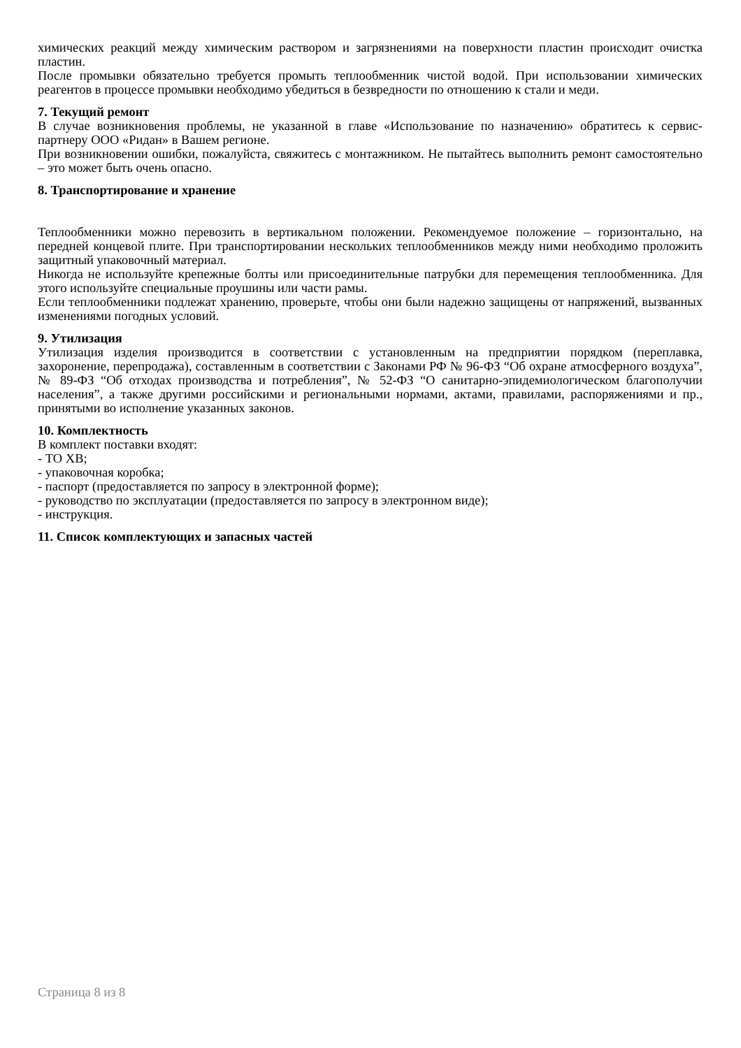химических реакций между химическим раствором и загрязнениями на поверхности пластин происходит очистка пластин.
После промывки обязательно требуется промыть теплообменник чистой водой. При использовании химических реагентов в процессе промывки необходимо убедиться в безвредности по отношению к стали и меди.
7. Текущий ремонт
В случае возникновения проблемы, не указанной в главе «Использование по назначению» обратитесь к сервис-партнеру ООО «Ридан» в Вашем регионе.
При возникновении ошибки, пожалуйста, свяжитесь с монтажником. Не пытайтесь выполнить ремонт самостоятельно – это может быть очень опасно.
8. Транспортирование и хранение
Теплообменники можно перевозить в вертикальном положении. Рекомендуемое положение – горизонтально, на передней концевой плите. При транспортировании нескольких теплообменников между ними необходимо проложить защитный упаковочный материал.
Никогда не используйте крепежные болты или присоединительные патрубки для перемещения теплообменника. Для этого используйте специальные проушины или части рамы.
Если теплообменники подлежат хранению, проверьте, чтобы они были надежно защищены от напряжений, вызванных изменениями погодных условий.
9. Утилизация
Утилизация изделия производится в соответствии с установленным на предприятии порядком (переплавка, захоронение, перепродажа), составленным в соответствии с Законами РФ № 96-ФЗ “Об охране атмосферного воздуха”, № 89-ФЗ “Об отходах производства и потребления”, № 52-ФЗ “О санитарно-эпидемиологическом благополучии населения”, а также другими российскими и региональными нормами, актами, правилами, распоряжениями и пр., принятыми во исполнение указанных законов.
10. Комплектность
В комплект поставки входят:
- ТО ХВ;
- упаковочная коробка;
- паспорт (предоставляется по запросу в электронной форме);
- руководство по эксплуатации (предоставляется по запросу в электронном виде);
- инструкция.
11. Список комплектующих и запасных частей
Страница 8 из 8